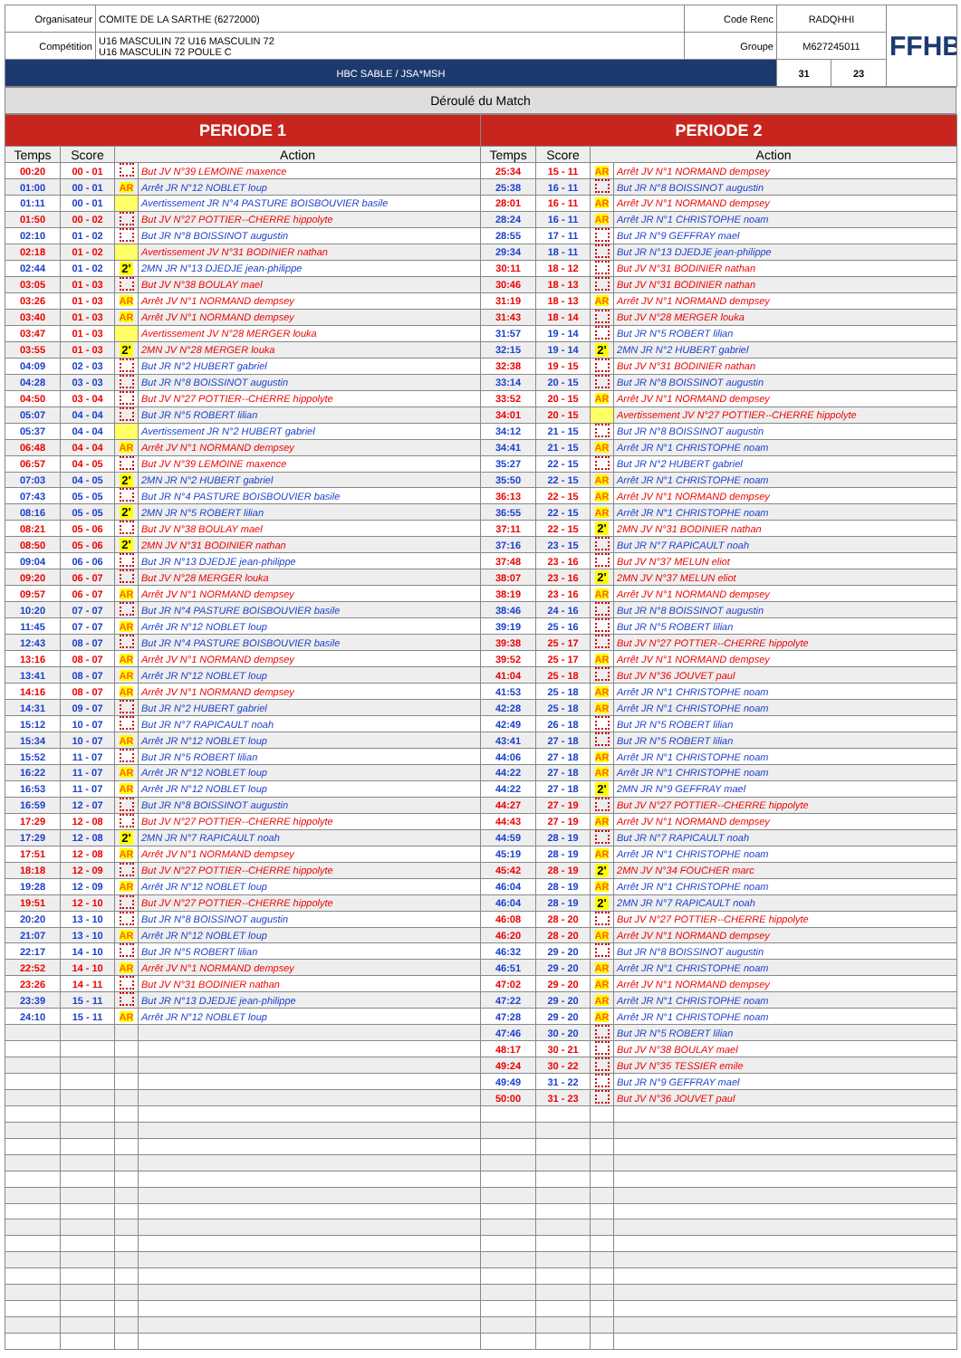| Organisateur | COMITE DE LA SARTHE (6272000) | Code Renc | RADQHHI | | FFHB |
| Compétition | U16 MASCULIN 72 U16 MASCULIN 72 U16 MASCULIN 72 POULE C | Groupe | M627245011 | | |
| HBC SABLE / JSA*MSH | | | 31 | 23 | |
Déroulé du Match
| PERIODE 1 | | | | PERIODE 2 | | | |
| --- | --- | --- | --- | --- | --- | --- | --- |
| Temps | Score | Action | | Temps | Score | Action | |
| 00:20 | 00 - 01 | | But JV N°39 LEMOINE maxence | 25:34 | 15 - 11 | AR | Arrêt JV N°1 NORMAND dempsey |
| 01:00 | 00 - 01 | AR | Arrêt JR N°12 NOBLET loup | 25:38 | 16 - 11 | | But JR N°8 BOISSINOT augustin |
| 01:11 | 00 - 01 | | Avertissement JR N°4 PASTURE BOISBOUVIER basile | 28:01 | 16 - 11 | AR | Arrêt JV N°1 NORMAND dempsey |
| 01:50 | 00 - 02 | | But JV N°27 POTTIER--CHERRE hippolyte | 28:24 | 16 - 11 | AR | Arrêt JR N°1 CHRISTOPHE noam |
| 02:10 | 01 - 02 | | But JR N°8 BOISSINOT augustin | 28:55 | 17 - 11 | | But JR N°9 GEFFRAY mael |
| 02:18 | 01 - 02 | | Avertissement JV N°31 BODINIER nathan | 29:34 | 18 - 11 | | But JR N°13 DJEDJE jean-philippe |
| 02:44 | 01 - 02 | 2' | 2MN JR N°13 DJEDJE jean-philippe | 30:11 | 18 - 12 | | But JV N°31 BODINIER nathan |
| 03:05 | 01 - 03 | | But JV N°38 BOULAY mael | 30:46 | 18 - 13 | | But JV N°31 BODINIER nathan |
| 03:26 | 01 - 03 | AR | Arrêt JV N°1 NORMAND dempsey | 31:19 | 18 - 13 | AR | Arrêt JV N°1 NORMAND dempsey |
| 03:40 | 01 - 03 | AR | Arrêt JV N°1 NORMAND dempsey | 31:43 | 18 - 14 | | But JV N°28 MERGER louka |
| 03:47 | 01 - 03 | | Avertissement JV N°28 MERGER louka | 31:57 | 19 - 14 | | But JR N°5 ROBERT lilian |
| 03:55 | 01 - 03 | 2' | 2MN JV N°28 MERGER louka | 32:15 | 19 - 14 | 2' | 2MN JR N°2 HUBERT gabriel |
| 04:09 | 02 - 03 | | But JR N°2 HUBERT gabriel | 32:38 | 19 - 15 | | But JV N°31 BODINIER nathan |
| 04:28 | 03 - 03 | | But JR N°8 BOISSINOT augustin | 33:14 | 20 - 15 | | But JR N°8 BOISSINOT augustin |
| 04:50 | 03 - 04 | | But JV N°27 POTTIER--CHERRE hippolyte | 33:52 | 20 - 15 | AR | Arrêt JV N°1 NORMAND dempsey |
| 05:07 | 04 - 04 | | But JR N°5 ROBERT lilian | 34:01 | 20 - 15 | | Avertissement JV N°27 POTTIER--CHERRE hippolyte |
| 05:37 | 04 - 04 | | Avertissement JR N°2 HUBERT gabriel | 34:12 | 21 - 15 | | But JR N°8 BOISSINOT augustin |
| 06:48 | 04 - 04 | AR | Arrêt JV N°1 NORMAND dempsey | 34:41 | 21 - 15 | AR | Arrêt JR N°1 CHRISTOPHE noam |
| 06:57 | 04 - 05 | | But JV N°39 LEMOINE maxence | 35:27 | 22 - 15 | | But JR N°2 HUBERT gabriel |
| 07:03 | 04 - 05 | 2' | 2MN JR N°2 HUBERT gabriel | 35:50 | 22 - 15 | AR | Arrêt JR N°1 CHRISTOPHE noam |
| 07:43 | 05 - 05 | | But JR N°4 PASTURE BOISBOUVIER basile | 36:13 | 22 - 15 | AR | Arrêt JV N°1 NORMAND dempsey |
| 08:16 | 05 - 05 | 2' | 2MN JR N°5 ROBERT lilian | 36:55 | 22 - 15 | AR | Arrêt JR N°1 CHRISTOPHE noam |
| 08:21 | 05 - 06 | | But JV N°38 BOULAY mael | 37:11 | 22 - 15 | 2' | 2MN JV N°31 BODINIER nathan |
| 08:50 | 05 - 06 | 2' | 2MN JV N°31 BODINIER nathan | 37:16 | 23 - 15 | | But JR N°7 RAPICAULT noah |
| 09:04 | 06 - 06 | | But JR N°13 DJEDJE jean-philippe | 37:48 | 23 - 16 | | But JV N°37 MELUN eliot |
| 09:20 | 06 - 07 | | But JV N°28 MERGER louka | 38:07 | 23 - 16 | 2' | 2MN JV N°37 MELUN eliot |
| 09:57 | 06 - 07 | AR | Arrêt JV N°1 NORMAND dempsey | 38:19 | 23 - 16 | AR | Arrêt JV N°1 NORMAND dempsey |
| 10:20 | 07 - 07 | | But JR N°4 PASTURE BOISBOUVIER basile | 38:46 | 24 - 16 | | But JR N°8 BOISSINOT augustin |
| 11:45 | 07 - 07 | AR | Arrêt JR N°12 NOBLET loup | 39:19 | 25 - 16 | | But JR N°5 ROBERT lilian |
| 12:43 | 08 - 07 | | But JR N°4 PASTURE BOISBOUVIER basile | 39:38 | 25 - 17 | | But JV N°27 POTTIER--CHERRE hippolyte |
| 13:16 | 08 - 07 | AR | Arrêt JV N°1 NORMAND dempsey | 39:52 | 25 - 17 | AR | Arrêt JV N°1 NORMAND dempsey |
| 13:41 | 08 - 07 | AR | Arrêt JR N°12 NOBLET loup | 41:04 | 25 - 18 | | But JV N°36 JOUVET paul |
| 14:16 | 08 - 07 | AR | Arrêt JV N°1 NORMAND dempsey | 41:53 | 25 - 18 | AR | Arrêt JR N°1 CHRISTOPHE noam |
| 14:31 | 09 - 07 | | But JR N°2 HUBERT gabriel | 42:28 | 25 - 18 | AR | Arrêt JR N°1 CHRISTOPHE noam |
| 15:12 | 10 - 07 | | But JR N°7 RAPICAULT noah | 42:49 | 26 - 18 | | But JR N°5 ROBERT lilian |
| 15:34 | 10 - 07 | AR | Arrêt JR N°12 NOBLET loup | 43:41 | 27 - 18 | | But JR N°5 ROBERT lilian |
| 15:52 | 11 - 07 | | But JR N°5 ROBERT lilian | 44:06 | 27 - 18 | AR | Arrêt JR N°1 CHRISTOPHE noam |
| 16:22 | 11 - 07 | AR | Arrêt JR N°12 NOBLET loup | 44:22 | 27 - 18 | AR | Arrêt JR N°1 CHRISTOPHE noam |
| 16:53 | 11 - 07 | AR | Arrêt JR N°12 NOBLET loup | 44:22 | 27 - 18 | 2' | 2MN JR N°9 GEFFRAY mael |
| 16:59 | 12 - 07 | | But JR N°8 BOISSINOT augustin | 44:27 | 27 - 19 | | But JV N°27 POTTIER--CHERRE hippolyte |
| 17:29 | 12 - 08 | | But JV N°27 POTTIER--CHERRE hippolyte | 44:43 | 27 - 19 | AR | Arrêt JV N°1 NORMAND dempsey |
| 17:29 | 12 - 08 | 2' | 2MN JR N°7 RAPICAULT noah | 44:59 | 28 - 19 | | But JR N°7 RAPICAULT noah |
| 17:51 | 12 - 08 | AR | Arrêt JV N°1 NORMAND dempsey | 45:19 | 28 - 19 | AR | Arrêt JR N°1 CHRISTOPHE noam |
| 18:18 | 12 - 09 | | But JV N°27 POTTIER--CHERRE hippolyte | 45:42 | 28 - 19 | 2' | 2MN JV N°34 FOUCHER marc |
| 19:28 | 12 - 09 | AR | Arrêt JR N°12 NOBLET loup | 46:04 | 28 - 19 | AR | Arrêt JR N°1 CHRISTOPHE noam |
| 19:51 | 12 - 10 | | But JV N°27 POTTIER--CHERRE hippolyte | 46:04 | 28 - 19 | 2' | 2MN JR N°7 RAPICAULT noah |
| 20:20 | 13 - 10 | | But JR N°8 BOISSINOT augustin | 46:08 | 28 - 20 | | But JV N°27 POTTIER--CHERRE hippolyte |
| 21:07 | 13 - 10 | AR | Arrêt JR N°12 NOBLET loup | 46:20 | 28 - 20 | AR | Arrêt JV N°1 NORMAND dempsey |
| 22:17 | 14 - 10 | | But JR N°5 ROBERT lilian | 46:32 | 29 - 20 | | But JR N°8 BOISSINOT augustin |
| 22:52 | 14 - 10 | AR | Arrêt JV N°1 NORMAND dempsey | 46:51 | 29 - 20 | AR | Arrêt JR N°1 CHRISTOPHE noam |
| 23:26 | 14 - 11 | | But JV N°31 BODINIER nathan | 47:02 | 29 - 20 | AR | Arrêt JV N°1 NORMAND dempsey |
| 23:39 | 15 - 11 | | But JR N°13 DJEDJE jean-philippe | 47:22 | 29 - 20 | AR | Arrêt JR N°1 CHRISTOPHE noam |
| 24:10 | 15 - 11 | AR | Arrêt JR N°12 NOBLET loup | 47:28 | 29 - 20 | AR | Arrêt JR N°1 CHRISTOPHE noam |
| | | | | 47:46 | 30 - 20 | | But JR N°5 ROBERT lilian |
| | | | | 48:17 | 30 - 21 | | But JV N°38 BOULAY mael |
| | | | | 49:24 | 30 - 22 | | But JV N°35 TESSIER emile |
| | | | | 49:49 | 31 - 22 | | But JR N°9 GEFFRAY mael |
| | | | | 50:00 | 31 - 23 | | But JV N°36 JOUVET paul |